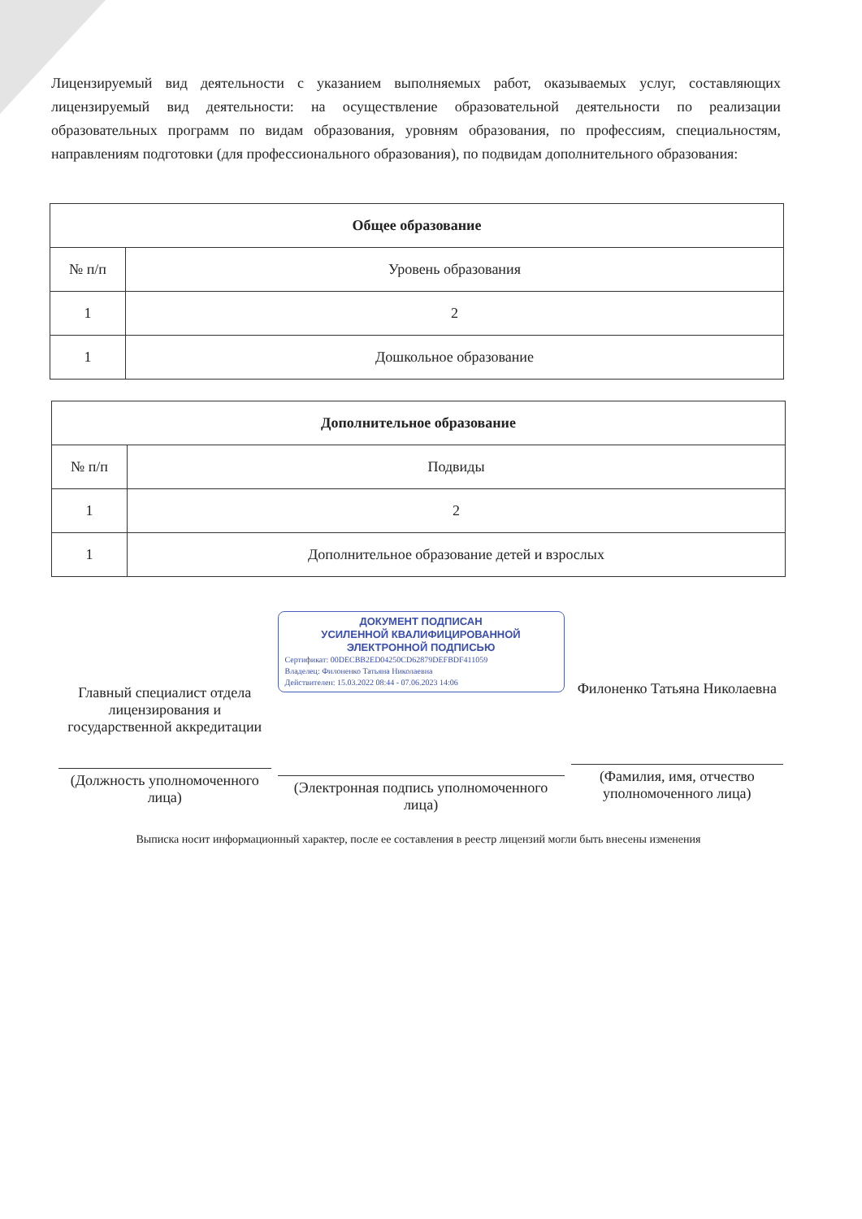Лицензируемый вид деятельности с указанием выполняемых работ, оказываемых услуг, составляющих лицензируемый вид деятельности: на осуществление образовательной деятельности по реализации образовательных программ по видам образования, уровням образования, по профессиям, специальностям, направлениям подготовки (для профессионального образования), по подвидам дополнительного образования:
| Общее образование | |
| --- | --- |
| № п/п | Уровень образования |
| 1 | 2 |
| 1 | Дошкольное образование |
| Дополнительное образование | |
| --- | --- |
| № п/п | Подвиды |
| 1 | 2 |
| 1 | Дополнительное образование детей и взрослых |
Главный специалист отдела лицензирования и государственной аккредитации
(Должность уполномоченного лица)
ДОКУМЕНТ ПОДПИСАН
УСИЛЕННОЙ КВАЛИФИЦИРОВАННОЙ
ЭЛЕКТРОННОЙ ПОДПИСЬЮ
Сертификат: 00DECBB2ED04250CD62879DEFBDF411059
Владелец: Филоненко Татьяна Николаевна
Действителен: 15.03.2022 08:44 - 07.06.2023 14:06
(Электронная подпись уполномоченного лица)
Филоненко Татьяна Николаевна
(Фамилия, имя, отчество уполномоченного лица)
Выписка носит информационный характер, после ее составления в реестр лицензий могли быть внесены изменения